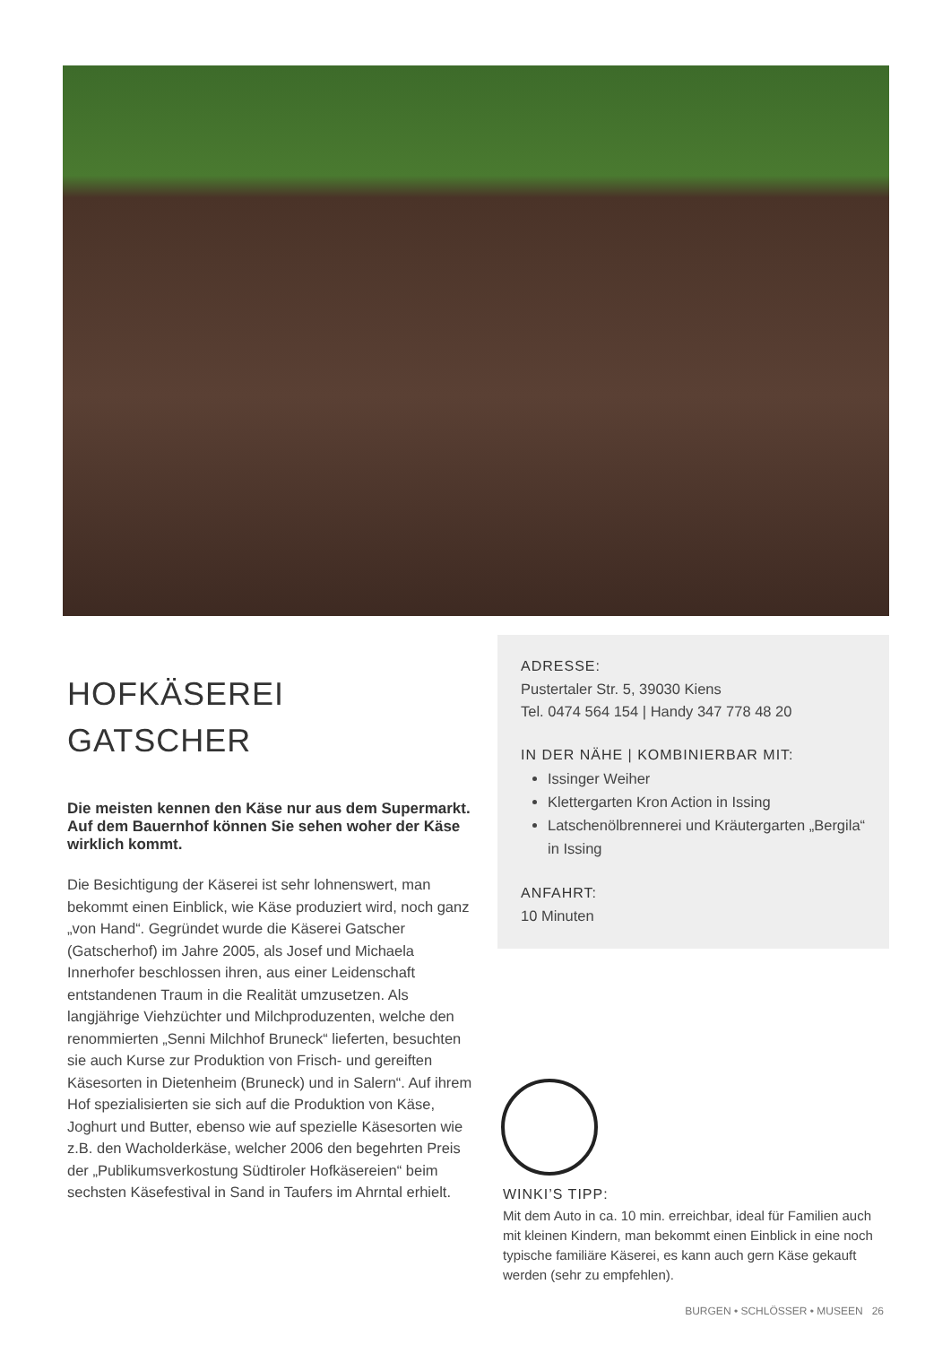HOFKÄSEREI
GATSCHER
Die meisten kennen den Käse nur aus dem Supermarkt. Auf dem Bauernhof können Sie sehen woher der Käse wirklich kommt.
Die Besichtigung der Käserei ist sehr lohnenswert, man bekommt einen Einblick, wie Käse produziert wird, noch ganz „von Hand“. Gegründet wurde die Käserei Gatscher (Gatscherhof) im Jahre 2005, als Josef und Michaela Innerhofer beschlossen ihren, aus einer Leidenschaft entstandenen Traum in die Realität umzusetzen. Als langjährige Viehzüchter und Milchproduzenten, welche den renommierten „Senni Milchhof Bruneck“ lieferten, besuchten sie auch Kurse zur Produktion von Frisch- und gereiften Käsesorten in Dietenheim (Bruneck) und in Salern“. Auf ihrem Hof spezialisierten sie sich auf die Produktion von Käse, Joghurt und Butter, ebenso wie auf spezielle Käsesorten wie z.B. den Wacholderkäse, welcher 2006 den begehrten Preis der „Publikumsverkostung Südtiroler Hofkäsereien“ beim sechsten Käsefestival in Sand in Taufers im Ahrntal erhielt.
ADRESSE:
Pustertaler Str. 5, 39030 Kiens
Tel. 0474 564 154 | Handy 347 778 48 20
IN DER NÄHE | KOMBINIERBAR MIT:
Issinger Weiher
Klettergarten Kron Action in Issing
Latschenölbrennerei und Kräutergarten „Bergila“ in Issing
ANFAHRT:
10 Minuten
WINKI’S TIPP:
Mit dem Auto in ca. 10 min. erreichbar, ideal für Familien auch mit kleinen Kindern, man bekommt einen Einblick in eine noch typische familiäre Käserei, es kann auch gern Käse gekauft werden (sehr zu empfehlen).
BURGEN • SCHLÖSSER • MUSEEN 26